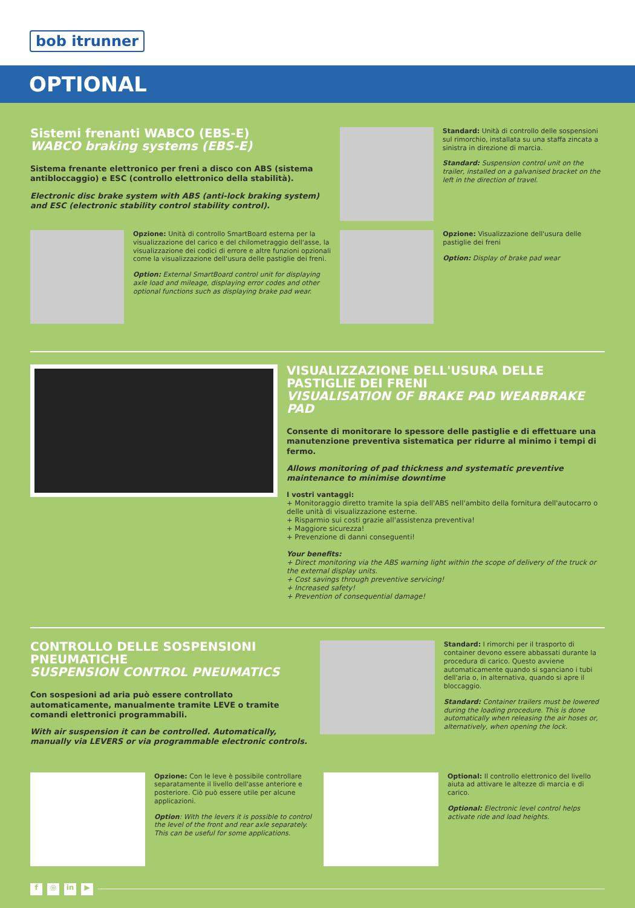bob itrunner
OPTIONAL
Sistemi frenanti WABCO (EBS-E)
WABCO braking systems (EBS-E)
Sistema frenante elettronico per freni a disco con ABS (sistema antibloccaggio) e ESC (controllo elettronico della stabilità).
Electronic disc brake system with ABS (anti-lock braking system) and ESC (electronic stability control stability control).
Standard: Unità di controllo delle sospensioni sul rimorchio, installata su una staffa zincata a sinistra in direzione di marcia.
Standard: Suspension control unit on the trailer, installed on a galvanised bracket on the left in the direction of travel.
Opzione: Unità di controllo SmartBoard esterna per la visualizzazione del carico e del chilometraggio dell'asse, la visualizzazione dei codici di errore e altre funzioni opzionali come la visualizzazione dell'usura delle pastiglie dei freni.
Option: External SmartBoard control unit for displaying axle load and mileage, displaying error codes and other optional functions such as displaying brake pad wear.
Opzione: Visualizzazione dell'usura delle pastiglie dei freni
Option: Display of brake pad wear
VISUALIZZAZIONE DELL'USURA DELLE PASTIGLIE DEI FRENI
VISUALISATION OF BRAKE PAD WEARBRAKE PAD
Consente di monitorare lo spessore delle pastiglie e di effettuare una manutenzione preventiva sistematica per ridurre al minimo i tempi di fermo.
Allows monitoring of pad thickness and systematic preventive maintenance to minimise downtime
I vostri vantaggi:
+ Monitoraggio diretto tramite la spia dell'ABS nell'ambito della fornitura dell'autocarro o delle unità di visualizzazione esterne.
+ Risparmio sui costi grazie all'assistenza preventiva!
+ Maggiore sicurezza!
+ Prevenzione di danni conseguenti!
Your benefits:
+ Direct monitoring via the ABS warning light within the scope of delivery of the truck or the external display units.
+ Cost savings through preventive servicing!
+ Increased safety!
+ Prevention of consequential damage!
CONTROLLO DELLE SOSPENSIONI PNEUMATICHE
SUSPENSION CONTROL PNEUMATICS
Con sospesioni ad aria può essere controllato automaticamente, manualmente tramite LEVE o tramite comandi elettronici programmabili.
With air suspension it can be controlled. Automatically, manually via LEVERS or via programmable electronic controls.
Standard: I rimorchi per il trasporto di container devono essere abbassati durante la procedura di carico. Questo avviene automaticamente quando si sganciano i tubi dell'aria o, in alternativa, quando si apre il bloccaggio.
Standard: Container trailers must be lowered during the loading procedure. This is done automatically when releasing the air hoses or, alternatively, when opening the lock.
Opzione: Con le leve è possibile controllare separatamente il livello dell'asse anteriore e posteriore. Ciò può essere utile per alcune applicazioni.
Option: With the levers it is possible to control the level of the front and rear axle separately. This can be useful for some applications.
Optional: Il controllo elettronico del livello aiuta ad attivare le altezze di marcia e di carico.
Optional: Electronic level control helps activate ride and load heights.
f ◎ in ▶